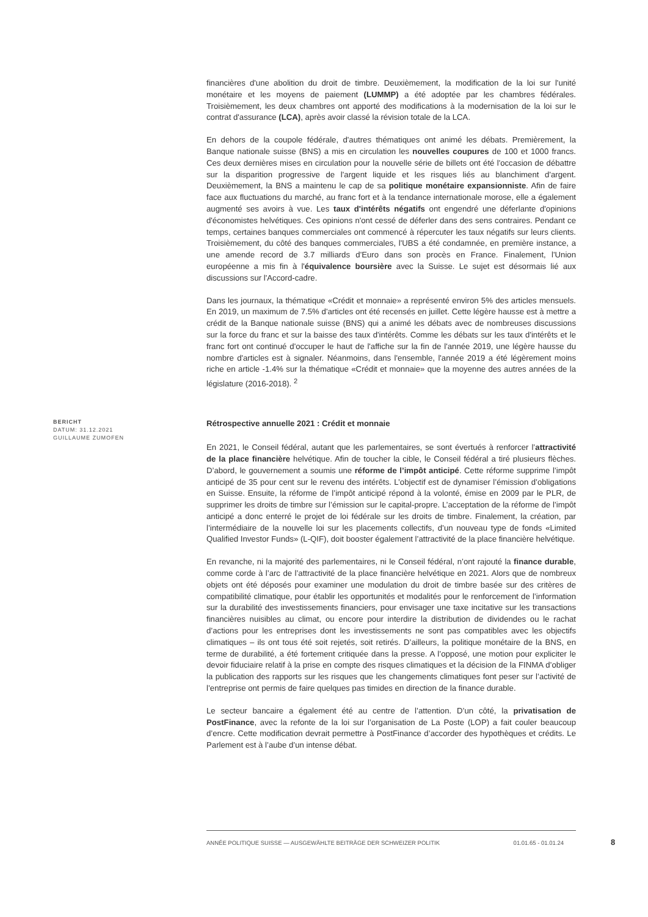financières d'une abolition du droit de timbre. Deuxièmement, la modification de la loi sur l'unité monétaire et les moyens de paiement (LUMMP) a été adoptée par les chambres fédérales. Troisièmement, les deux chambres ont apporté des modifications à la modernisation de la loi sur le contrat d'assurance (LCA), après avoir classé la révision totale de la LCA.
En dehors de la coupole fédérale, d'autres thématiques ont animé les débats. Premièrement, la Banque nationale suisse (BNS) a mis en circulation les nouvelles coupures de 100 et 1000 francs. Ces deux dernières mises en circulation pour la nouvelle série de billets ont été l'occasion de débattre sur la disparition progressive de l'argent liquide et les risques liés au blanchiment d'argent. Deuxièmement, la BNS a maintenu le cap de sa politique monétaire expansionniste. Afin de faire face aux fluctuations du marché, au franc fort et à la tendance internationale morose, elle a également augmenté ses avoirs à vue. Les taux d'intérêts négatifs ont engendré une déferlante d'opinions d'économistes helvétiques. Ces opinions n'ont cessé de déferler dans des sens contraires. Pendant ce temps, certaines banques commerciales ont commencé à répercuter les taux négatifs sur leurs clients. Troisièmement, du côté des banques commerciales, l'UBS a été condamnée, en première instance, a une amende record de 3.7 milliards d'Euro dans son procès en France. Finalement, l'Union européenne a mis fin à l'équivalence boursière avec la Suisse. Le sujet est désormais lié aux discussions sur l'Accord-cadre.
Dans les journaux, la thématique «Crédit et monnaie» a représenté environ 5% des articles mensuels. En 2019, un maximum de 7.5% d'articles ont été recensés en juillet. Cette légère hausse est à mettre a crédit de la Banque nationale suisse (BNS) qui a animé les débats avec de nombreuses discussions sur la force du franc et sur la baisse des taux d'intérêts. Comme les débats sur les taux d'intérêts et le franc fort ont continué d'occuper le haut de l'affiche sur la fin de l'année 2019, une légère hausse du nombre d'articles est à signaler. Néanmoins, dans l'ensemble, l'année 2019 a été légèrement moins riche en article -1.4% sur la thématique «Crédit et monnaie» que la moyenne des autres années de la législature (2016-2018). <sup>2</sup>
BERICHT
DATUM: 31.12.2021
GUILLAUME ZUMOFEN
Rétrospective annuelle 2021 : Crédit et monnaie
En 2021, le Conseil fédéral, autant que les parlementaires, se sont évertués à renforcer l’attractivité de la place financière helvétique. Afin de toucher la cible, le Conseil fédéral a tiré plusieurs flèches. D’abord, le gouvernement a soumis une réforme de l’impôt anticipé. Cette réforme supprime l’impôt anticipé de 35 pour cent sur le revenu des intérêts. L’objectif est de dynamiser l’émission d’obligations en Suisse. Ensuite, la réforme de l’impôt anticipé répond à la volonté, émise en 2009 par le PLR, de supprimer les droits de timbre sur l’émission sur le capital-propre. L’acceptation de la réforme de l’impôt anticipé a donc enterré le projet de loi fédérale sur les droits de timbre. Finalement, la création, par l’intermédiaire de la nouvelle loi sur les placements collectifs, d’un nouveau type de fonds «Limited Qualified Investor Funds» (L-QIF), doit booster également l’attractivité de la place financière helvétique.
En revanche, ni la majorité des parlementaires, ni le Conseil fédéral, n’ont rajouté la finance durable, comme corde à l’arc de l’attractivité de la place financière helvétique en 2021. Alors que de nombreux objets ont été déposés pour examiner une modulation du droit de timbre basée sur des critères de compatibilité climatique, pour établir les opportunités et modalités pour le renforcement de l’information sur la durabilité des investissements financiers, pour envisager une taxe incitative sur les transactions financières nuisibles au climat, ou encore pour interdire la distribution de dividendes ou le rachat d’actions pour les entreprises dont les investissements ne sont pas compatibles avec les objectifs climatiques – ils ont tous été soit rejetés, soit retirés. D’ailleurs, la politique monétaire de la BNS, en terme de durabilité, a été fortement critiquée dans la presse. A l’opposé, une motion pour expliciter le devoir fiduciaire relatif à la prise en compte des risques climatiques et la décision de la FINMA d’obliger la publication des rapports sur les risques que les changements climatiques font peser sur l’activité de l’entreprise ont permis de faire quelques pas timides en direction de la finance durable.
Le secteur bancaire a également été au centre de l’attention. D’un côté, la privatisation de PostFinance, avec la refonte de la loi sur l’organisation de La Poste (LOP) a fait couler beaucoup d’encre. Cette modification devrait permettre à PostFinance d’accorder des hypothèques et crédits. Le Parlement est à l’aube d’un intense débat.
ANNÉE POLITIQUE SUISSE — AUSGEWÄHLTE BEITRÄGE DER SCHWEIZER POLITIK 01.01.65 - 01.01.24
8